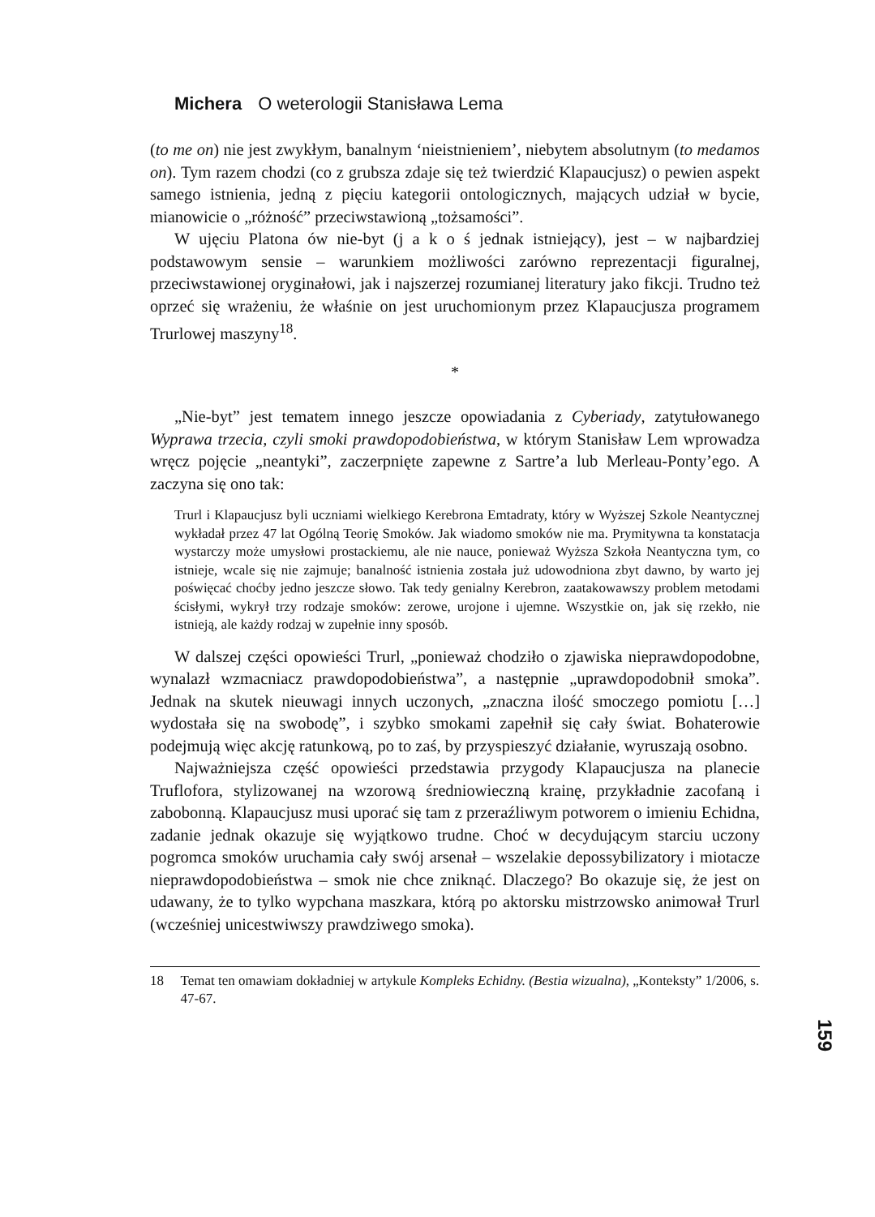Michera O weterologii Stanisława Lema
(to me on) nie jest zwykłym, banalnym ‘nieistnieniem’, niebytem absolutnym (to medamos on). Tym razem chodzi (co z grubsza zdaje się też twierdzić Klapaucjusz) o pewien aspekt samego istnienia, jedną z pięciu kategorii ontologicznych, mających udział w bycie, mianowicie o „różność” przeciwstawioną „tożsamości”.
W ujęciu Platona ów nie-byt (j a k o ś jednak istniejący), jest – w najbardziej podstawowym sensie – warunkiem możliwości zarówno reprezentacji figuralnej, przeciwstawionej oryginałowi, jak i najszerzej rozumianej literatury jako fikcji. Trudno też oprzeć się wrażeniu, że właśnie on jest uruchomionym przez Klapaucjusza programem Trurlowej maszyny<sup>18</sup>.
*
„Nie-byt” jest tematem innego jeszcze opowiadania z Cyberiady, zatytułowanego Wyprawa trzecia, czyli smoki prawdopodobieństwa, w którym Stanisław Lem wprowadza wręcz pojęcie „neantyki”, zaczerpnięte zapewne z Sartre’a lub Merleau-Ponty’ego. A zaczyna się ono tak:
Trurl i Klapaucjusz byli uczniami wielkiego Kerebrona Emtadraty, który w Wyższej Szkole Neantycznej wykładał przez 47 lat Ogólną Teorię Smoków. Jak wiadomo smoków nie ma. Prymitywna ta konstatacja wystarczy może umysłowi prostackiemu, ale nie nauce, ponieważ Wyższa Szkoła Neantyczna tym, co istnieje, wcale się nie zajmuje; banalność istnienia została już udowodniona zbyt dawno, by warto jej poświęcać choćby jedno jeszcze słowo. Tak tedy genialny Kerebron, zaatakowawszy problem metodami ścisłymi, wykrył trzy rodzaje smoków: zerowe, urojone i ujemne. Wszystkie on, jak się rzekło, nie istnieją, ale każdy rodzaj w zupełnie inny sposób.
W dalszej części opowieści Trurl, „ponieważ chodziło o zjawiska nieprawdopodobne, wynalazł wzmacniacz prawdopodobieństwa”, a następnie „uprawdopodobnił smoka”. Jednak na skutek nieuwagi innych uczonych, „znaczna ilość smoczego pomiotu […] wydostała się na swobodę”, i szybko smokami zapełnił się cały świat. Bohaterowie podejmują więc akcję ratunkową, po to zaś, by przyspieszyć działanie, wyruszają osobno.
Najważniejsza część opowieści przedstawia przygody Klapaucjusza na planecie Truflofora, stylizowanej na wzorową średniowieczną krainę, przykładnie zacofaną i zabobonną. Klapaucjusz musi uporać się tam z przeraźliwym potworem o imieniu Echidna, zadanie jednak okazuje się wyjątkowo trudne. Choć w decydującym starciu uczony pogromca smoków uruchamia cały swój arsenał – wszelakie depossybilizatory i miotacze nieprawdopodobieństwa – smok nie chce zniknąć. Dlaczego? Bo okazuje się, że jest on udawany, że to tylko wypchana maszkara, którą po aktorsku mistrzowsko animował Trurl (wcześniej unicestwiwszy prawdziwego smoka).
18 Temat ten omawiam dokładniej w artykule Kompleks Echidny. (Bestia wizualna), „Konteksty” 1/2006, s. 47-67.
159